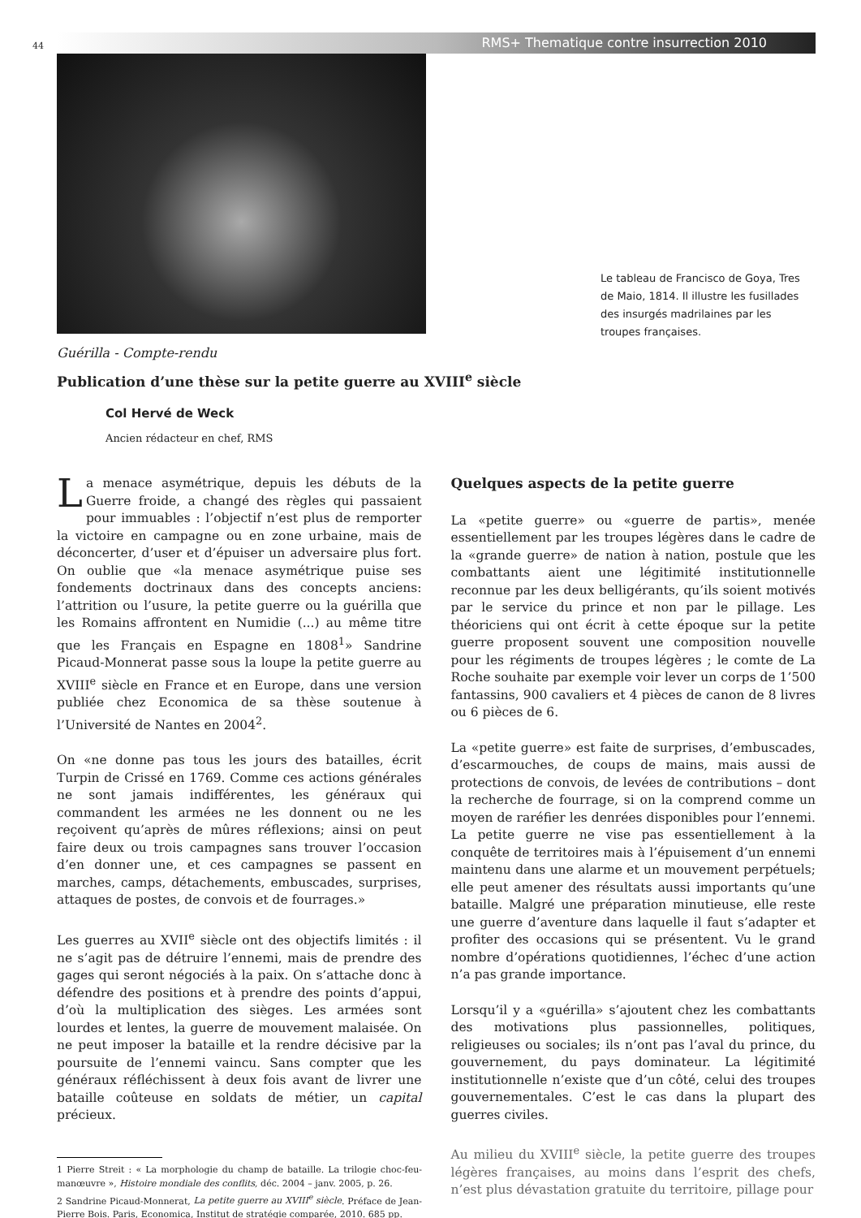44 RMS+ Thematique contre insurrection 2010
Le tableau de Francisco de Goya, Tres de Maio, 1814. Il illustre les fusillades des insurgés madrilaines par les troupes françaises.
Guérilla - Compte-rendu
Publication d’une thèse sur la petite guerre au XVIII<sup>e</sup> siècle
Col Hervé de Weck
Ancien rédacteur en chef, RMS
La menace asymétrique, depuis les débuts de la Guerre froide, a changé des règles qui passaient pour immuables : l’objectif n’est plus de remporter la victoire en campagne ou en zone urbaine, mais de déconcerter, d’user et d’épuiser un adversaire plus fort. On oublie que «la menace asymétrique puise ses fondements doctrinaux dans des concepts anciens: l’attrition ou l’usure, la petite guerre ou la guérilla que les Romains affrontent en Numidie (...) au même titre que les Français en Espagne en 1808<sup>1</sup>» Sandrine Picaud-Monnerat passe sous la loupe la petite guerre au XVIII<sup>e</sup> siècle en France et en Europe, dans une version publiée chez Economica de sa thèse soutenue à l’Université de Nantes en 2004<sup>2</sup>.
On «ne donne pas tous les jours des batailles, écrit Turpin de Crissé en 1769. Comme ces actions générales ne sont jamais indifférentes, les généraux qui commandent les armées ne les donnent ou ne les reçoivent qu’après de mûres réflexions; ainsi on peut faire deux ou trois campagnes sans trouver l’occasion d’en donner une, et ces campagnes se passent en marches, camps, détachements, embuscades, surprises, attaques de postes, de convois et de fourrages.»
Les guerres au XVII<sup>e</sup> siècle ont des objectifs limités : il ne s’agit pas de détruire l’ennemi, mais de prendre des gages qui seront négociés à la paix. On s’attache donc à défendre des positions et à prendre des points d’appui, d’où la multiplication des sièges. Les armées sont lourdes et lentes, la guerre de mouvement malaisée. On ne peut imposer la bataille et la rendre décisive par la poursuite de l’ennemi vaincu. Sans compter que les généraux réfléchissent à deux fois avant de livrer une bataille coûteuse en soldats de métier, un capital précieux.
1 Pierre Streit : « La morphologie du champ de bataille. La trilogie choc-feu-manœuvre », Histoire mondiale des conflits, déc. 2004 – janv. 2005, p. 26.
2 Sandrine Picaud-Monnerat, La petite guerre au XVIII<sup>e</sup> siècle. Préface de Jean-Pierre Bois. Paris, Economica, Institut de stratégie comparée, 2010. 685 pp.
Quelques aspects de la petite guerre
La «petite guerre» ou «guerre de partis», menée essentiellement par les troupes légères dans le cadre de la «grande guerre» de nation à nation, postule que les combattants aient une légitimité institutionnelle reconnue par les deux belligérants, qu’ils soient motivés par le service du prince et non par le pillage. Les théoriciens qui ont écrit à cette époque sur la petite guerre proposent souvent une composition nouvelle pour les régiments de troupes légères ; le comte de La Roche souhaite par exemple voir lever un corps de 1’500 fantassins, 900 cavaliers et 4 pièces de canon de 8 livres ou 6 pièces de 6.
La «petite guerre» est faite de surprises, d’embuscades, d’escarmouches, de coups de mains, mais aussi de protections de convois, de levées de contributions – dont la recherche de fourrage, si on la comprend comme un moyen de raréfier les denrées disponibles pour l’ennemi. La petite guerre ne vise pas essentiellement à la conquête de territoires mais à l’épuisement d’un ennemi maintenu dans une alarme et un mouvement perpétuels; elle peut amener des résultats aussi importants qu’une bataille. Malgré une préparation minutieuse, elle reste une guerre d’aventure dans laquelle il faut s’adapter et profiter des occasions qui se présentent. Vu le grand nombre d’opérations quotidiennes, l’échec d’une action n’a pas grande importance.
Lorsqu’il y a «guérilla» s’ajoutent chez les combattants des motivations plus passionnelles, politiques, religieuses ou sociales; ils n’ont pas l’aval du prince, du gouvernement, du pays dominateur. La légitimité institutionnelle n’existe que d’un côté, celui des troupes gouvernementales. C’est le cas dans la plupart des guerres civiles.
Au milieu du XVIII<sup>e</sup> siècle, la petite guerre des troupes légères françaises, au moins dans l’esprit des chefs, n’est plus dévastation gratuite du territoire, pillage pour